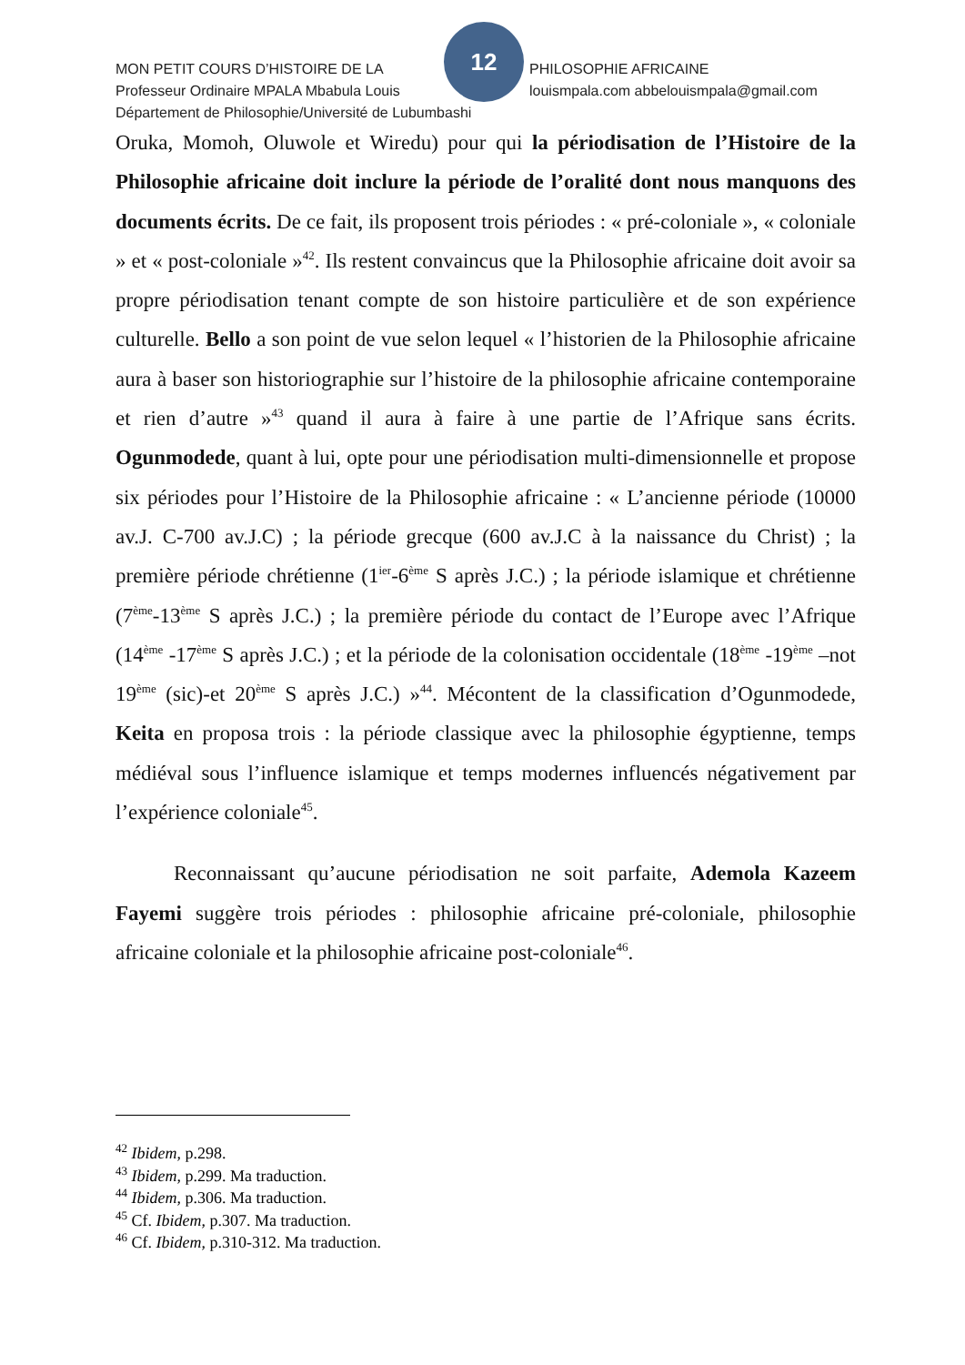12
MON PETIT COURS D’HISTOIRE DE LA PHILOSOPHIE AFRICAINE
Professeur Ordinaire MPALA Mbabula Louis louismpala.com abbelouismpala@gmail.com
Département de Philosophie/Université de Lubumbashi
Oruka, Momoh, Oluwole et Wiredu) pour qui la périodisation de l’Histoire de la Philosophie africaine doit inclure la période de l’oralité dont nous manquons des documents écrits. De ce fait, ils proposent trois périodes : « pré-coloniale », « coloniale » et « post-coloniale »<sup>42</sup>. Ils restent convaincus que la Philosophie africaine doit avoir sa propre périodisation tenant compte de son histoire particulière et de son expérience culturelle. Bello a son point de vue selon lequel « l’historien de la Philosophie africaine aura à baser son historiographie sur l’histoire de la philosophie africaine contemporaine et rien d’autre »<sup>43</sup> quand il aura à faire à une partie de l’Afrique sans écrits. Ogunmodede, quant à lui, opte pour une périodisation multi-dimensionnelle et propose six périodes pour l’Histoire de la Philosophie africaine : « L’ancienne période (10000 av.J. C-700 av.J.C) ; la période grecque (600 av.J.C à la naissance du Christ) ; la première période chrétienne (1<sup>ier</sup>-6<sup>ème</sup> S après J.C.) ; la période islamique et chrétienne (7<sup>ème</sup>-13<sup>ème</sup> S après J.C.) ; la première période du contact de l’Europe avec l’Afrique (14<sup>ème</sup> -17<sup>ème</sup> S après J.C.) ; et la période de la colonisation occidentale (18<sup>ème</sup> -19<sup>ème</sup> –not 19<sup>ème</sup> (sic)-et 20<sup>ème</sup> S après J.C.) »<sup>44</sup>. Mécontent de la classification d’Ogunmodede, Keita en proposa trois : la période classique avec la philosophie égyptienne, temps médiéval sous l’influence islamique et temps modernes influencés négativement par l’expérience coloniale<sup>45</sup>.
Reconnaissant qu’aucune périodisation ne soit parfaite, Ademola Kazeem Fayemi suggère trois périodes : philosophie africaine pré-coloniale, philosophie africaine coloniale et la philosophie africaine post-coloniale<sup>46</sup>.
<sup>42</sup> Ibidem, p.298.
<sup>43</sup> Ibidem, p.299. Ma traduction.
<sup>44</sup> Ibidem, p.306. Ma traduction.
<sup>45</sup> Cf. Ibidem, p.307. Ma traduction.
<sup>46</sup> Cf. Ibidem, p.310-312. Ma traduction.